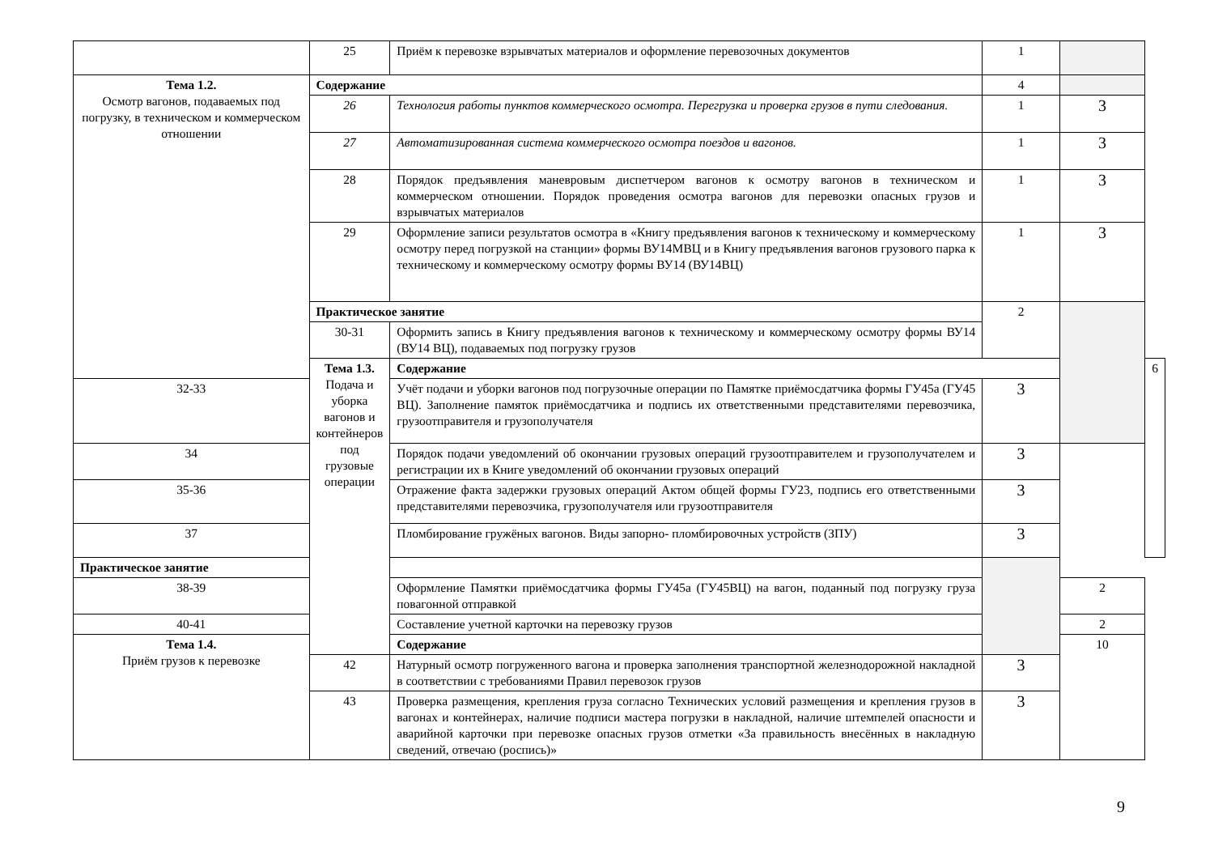| | 25 | Приём к перевозке взрывчатых материалов и оформление перевозочных документов | 1 | | |
| Тема 1.2. Осмотр вагонов, подаваемых под погрузку, в техническом и коммерческом отношении | Содержание | | 4 | | |
| | 26 | Технология работы пунктов коммерческого осмотра. Перегрузка и проверка грузов в пути следования. | 1 | 3 | |
| | 27 | Автоматизированная система коммерческого осмотра поездов и вагонов. | 1 | 3 | |
| | 28 | Порядок предъявления маневровым диспетчером вагонов к осмотру вагонов в техническом и коммерческом отношении. Порядок проведения осмотра вагонов для перевозки опасных грузов и взрывчатых материалов | 1 | 3 | |
| | 29 | Оформление записи результатов осмотра в «Книгу предъявления вагонов к техническому и коммерческому осмотру перед погрузкой на станции» формы ВУ14МВЦ и в Книгу предъявления вагонов грузового парка к техническому и коммерческому осмотру формы ВУ14 (ВУ14ВЦ) | 1 | 3 | |
| | Практическое занятие | | 2 | | |
| | 30-31 | Оформить запись в Книгу предъявления вагонов к техническому и коммерческому осмотру формы ВУ14 (ВУ14 ВЦ), подаваемых под погрузку грузов | | | |
| | Тема 1.3. Подача и уборка вагонов и контейнеров под грузовые операции | Содержание | | | 6 |
| 32-33 | | Учёт подачи и уборки вагонов под погрузочные операции по Памятке приёмосдатчика формы ГУ45а (ГУ45 ВЦ). Заполнение памяток приёмосдатчика и подпись их ответственными представителями перевозчика, грузоотправителя и грузополучателя | 3 | | |
| 34 | | Порядок подачи уведомлений об окончании грузовых операций грузоотправителем и грузополучателем и регистрации их в Книге уведомлений об окончании грузовых операций | 3 | | |
| 35-36 | | Отражение факта задержки грузовых операций Актом общей формы ГУ23, подпись его ответственными представителями перевозчика, грузополучателя или грузоотправителя | 3 | | |
| 37 | | Пломбирование гружёных вагонов. Виды запорно- пломбировочных устройств (ЗПУ) | 3 | | |
| Практическое занятие | | | | | |
| 38-39 | | Оформление Памятки приёмосдатчика формы ГУ45а (ГУ45ВЦ) на вагон, поданный под погрузку груза повагонной отправкой | | 2 | |
| 40-41 | | Составление учетной карточки на перевозку грузов | | 2 | |
| Тема 1.4. Приём грузов к перевозке | | Содержание | | 10 | |
| | 42 | Натурный осмотр погруженного вагона и проверка заполнения транспортной железнодорожной накладной в соответствии с требованиями Правил перевозок грузов | 3 | | |
| | 43 | Проверка размещения, крепления груза согласно Технических условий размещения и крепления грузов в вагонах и контейнерах, наличие подписи мастера погрузки в накладной, наличие штемпелей опасности и аварийной карточки при перевозке опасных грузов отметки «За правильность внесённых в накладную сведений, отвечаю (роспись)» | 3 | | |
9